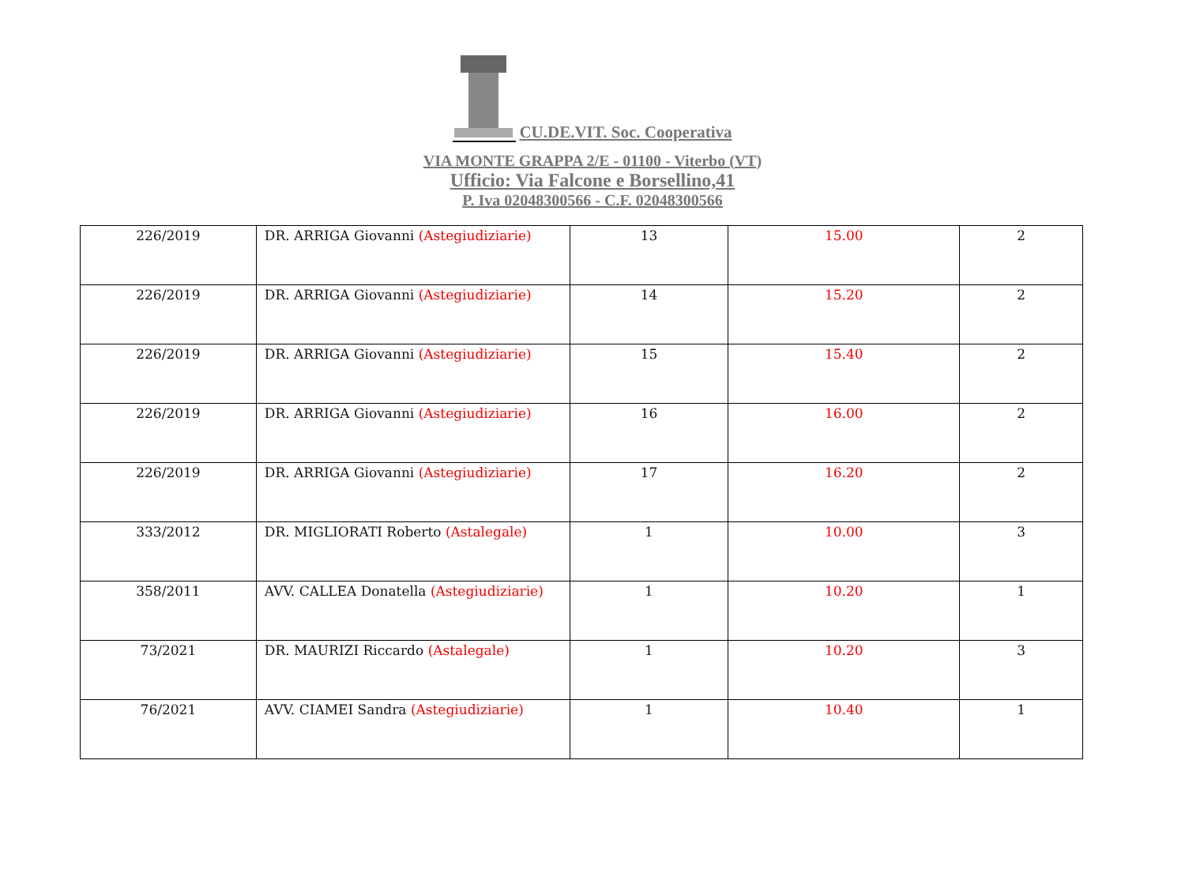CU.DE.VIT. Soc. Cooperativa
VIA MONTE GRAPPA 2/E - 01100 - Viterbo (VT)
Ufficio: Via Falcone e Borsellino,41
P. Iva 02048300566 - C.F. 02048300566
| 226/2019 | DR. ARRIGA Giovanni (Astegiudiziarie) | 13 | 15.00 | 2 |
| 226/2019 | DR. ARRIGA Giovanni (Astegiudiziarie) | 14 | 15.20 | 2 |
| 226/2019 | DR. ARRIGA Giovanni (Astegiudiziarie) | 15 | 15.40 | 2 |
| 226/2019 | DR. ARRIGA Giovanni (Astegiudiziarie) | 16 | 16.00 | 2 |
| 226/2019 | DR. ARRIGA Giovanni (Astegiudiziarie) | 17 | 16.20 | 2 |
| 333/2012 | DR. MIGLIORATI Roberto (Astalegale) | 1 | 10.00 | 3 |
| 358/2011 | AVV. CALLEA Donatella (Astegiudiziarie) | 1 | 10.20 | 1 |
| 73/2021 | DR. MAURIZI Riccardo (Astalegale) | 1 | 10.20 | 3 |
| 76/2021 | AVV. CIAMEI Sandra (Astegiudiziarie) | 1 | 10.40 | 1 |